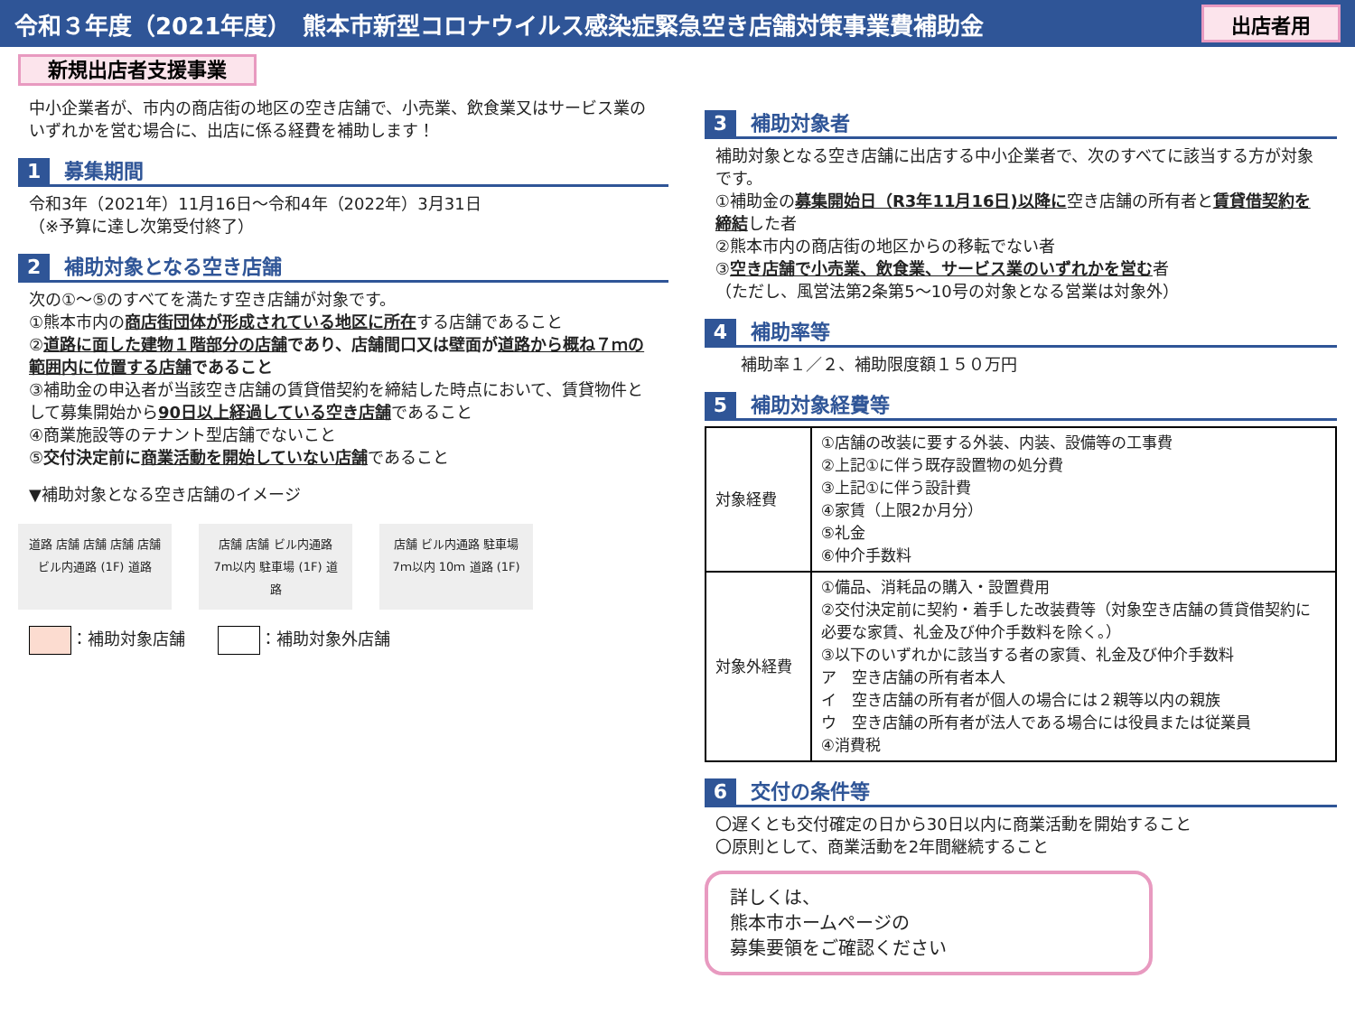令和３年度（2021年度）　熊本市新型コロナウイルス感染症緊急空き店舗対策事業費補助金
出店者用
新規出店者支援事業
中小企業者が、市内の商店街の地区の空き店舗で、小売業、飲食業又はサービス業のいずれかを営む場合に、出店に係る経費を補助します！
1 募集期間
令和3年（2021年）11月16日～令和4年（2022年）3月31日
（※予算に達し次第受付終了）
2 補助対象となる空き店舗
次の①～⑤のすべてを満たす空き店舗が対象です。
①熊本市内の商店街団体が形成されている地区に所在する店舗であること
②道路に面した建物１階部分の店舗であり、店舗間口又は壁面が道路から概ね７ｍの範囲内に位置する店舗であること
③補助金の申込者が当該空き店舗の賃貸借契約を締結した時点において、賃貸物件として募集開始から90日以上経過している空き店舗であること
④商業施設等のテナント型店舗でないこと
⑤交付決定前に商業活動を開始していない店舗であること
▼補助対象となる空き店舗のイメージ
道路 店舗 店舗 店舗 店舗 ビル内通路 (1F) 道路
店舗 店舗 ビル内通路 7m以内 駐車場 (1F) 道路
店舗 ビル内通路 駐車場 7ｍ以内 10ｍ 道路 (1F)
：補助対象店舗　　 ：補助対象外店舗
3 補助対象者
補助対象となる空き店舗に出店する中小企業者で、次のすべてに該当する方が対象です。
①補助金の募集開始日（R3年11月16日)以降に空き店舗の所有者と賃貸借契約を締結した者
②熊本市内の商店街の地区からの移転でない者
③空き店舗で小売業、飲食業、サービス業のいずれかを営む者
（ただし、風営法第2条第5～10号の対象となる営業は対象外）
4 補助率等
補助率１／２、補助限度額１５０万円
5 補助対象経費等
| 対象経費 | ①店舗の改装に要する外装、内装、設備等の工事費 ②上記①に伴う既存設置物の処分費 ③上記①に伴う設計費 ④家賃（上限2か月分） ⑤礼金 ⑥仲介手数料 |
| 対象外経費 | ①備品、消耗品の購入・設置費用 ②交付決定前に契約・着手した改装費等（対象空き店舗の賃貸借契約に必要な家賃、礼金及び仲介手数料を除く。） ③以下のいずれかに該当する者の家賃、礼金及び仲介手数料 ア 空き店舗の所有者本人 イ 空き店舗の所有者が個人の場合には２親等以内の親族 ウ 空き店舗の所有者が法人である場合には役員または従業員 ④消費税 |
6 交付の条件等
〇遅くとも交付確定の日から30日以内に商業活動を開始すること
〇原則として、商業活動を2年間継続すること
詳しくは、
熊本市ホームページの
募集要領をご確認ください